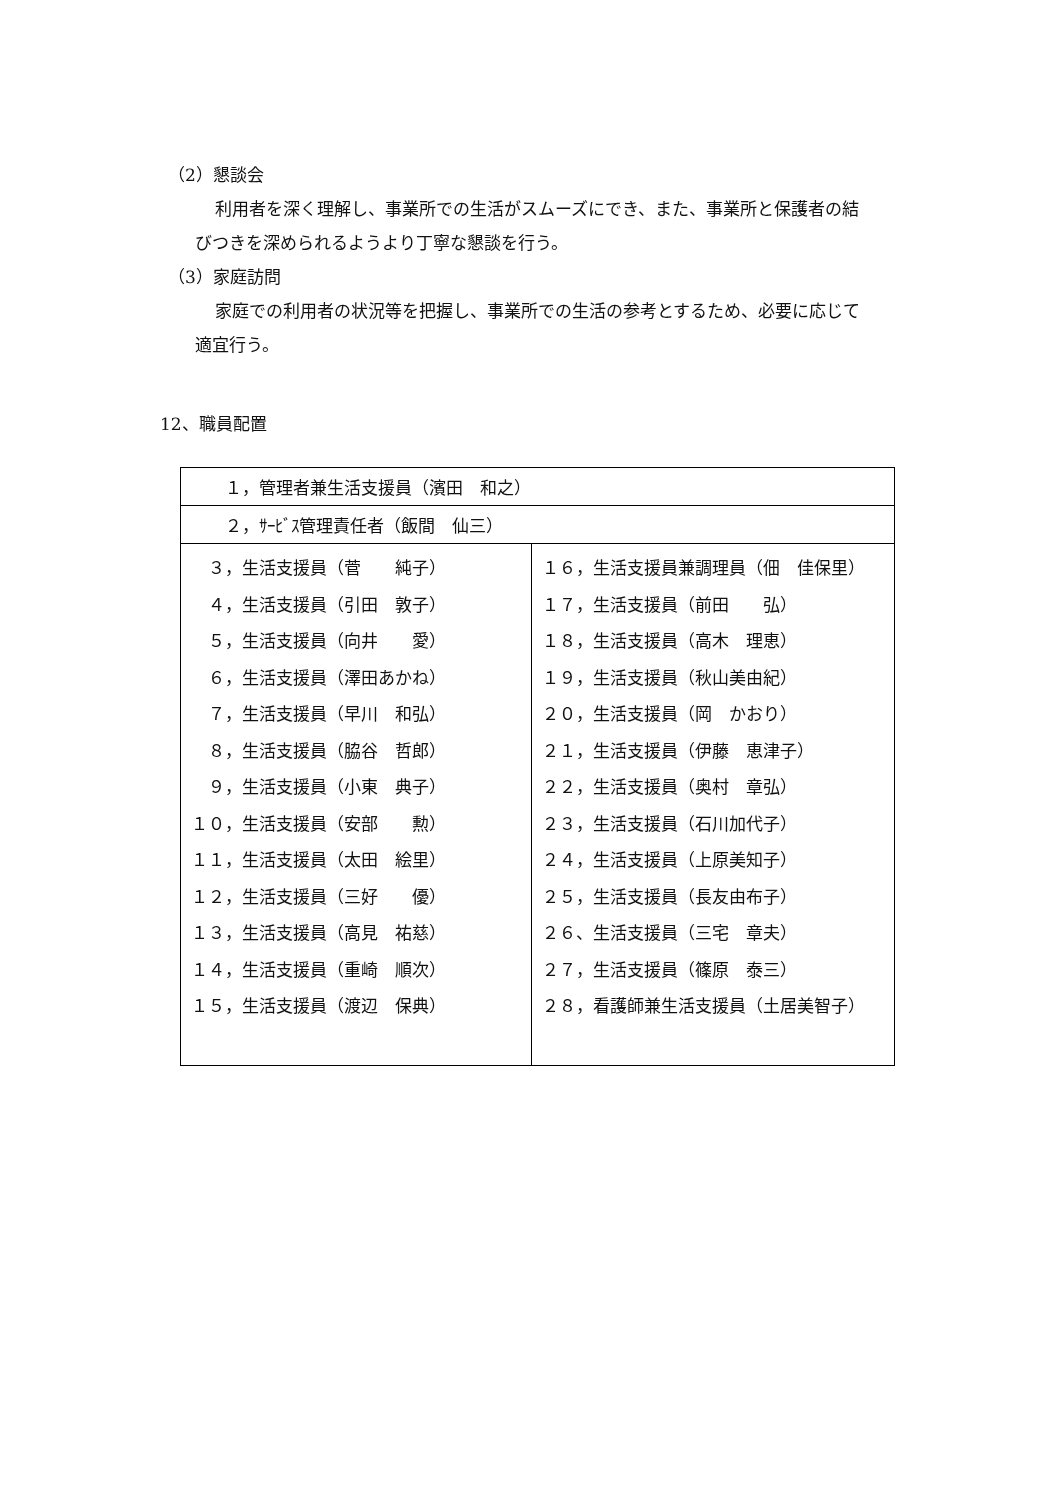（2）懇談会
利用者を深く理解し、事業所での生活がスムーズにでき、また、事業所と保護者の結
びつきを深められるようより丁寧な懇談を行う。
（3）家庭訪問
家庭での利用者の状況等を把握し、事業所での生活の参考とするため、必要に応じて
適宜行う。
12、職員配置
| １，管理者兼生活支援員（濱田 和之） | |
| ２，ｻｰﾋﾞｽ管理責任者（飯間 仙三） | |
| ３，生活支援員（菅 純子） ４，生活支援員（引田 敦子） ５，生活支援員（向井 愛） ６，生活支援員（澤田あかね） ７，生活支援員（早川 和弘） ８，生活支援員（脇谷 哲郎） ９，生活支援員（小東 典子） １０，生活支援員（安部 勲） １１，生活支援員（太田 絵里） １２，生活支援員（三好 優） １３，生活支援員（高見 祐慈） １４，生活支援員（重崎 順次） １５，生活支援員（渡辺 保典） | １６，生活支援員兼調理員（佃 佳保里） １７，生活支援員（前田 弘） １８，生活支援員（高木 理恵） １９，生活支援員（秋山美由紀） ２０，生活支援員（岡 かおり） ２１，生活支援員（伊藤 恵津子） ２２，生活支援員（奥村 章弘） ２３，生活支援員（石川加代子） ２４，生活支援員（上原美知子） ２５，生活支援員（長友由布子） ２６、生活支援員（三宅 章夫） ２７，生活支援員（篠原 泰三） ２８，看護師兼生活支援員（土居美智子） |